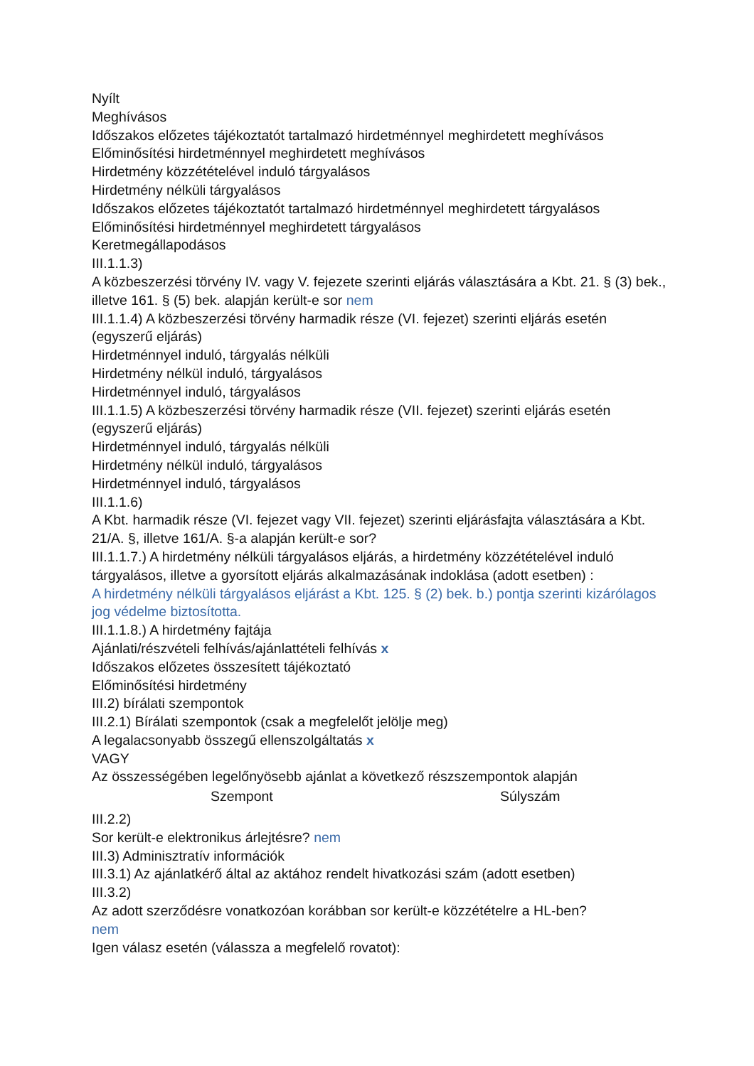Nyílt
Meghívásos
Időszakos előzetes tájékoztatót tartalmazó hirdetménnyel meghirdetett meghívásos
Előminősítési hirdetménnyel meghirdetett meghívásos
Hirdetmény közzétételével induló tárgyalásos
Hirdetmény nélküli tárgyalásos
Időszakos előzetes tájékoztatót tartalmazó hirdetménnyel meghirdetett tárgyalásos
Előminősítési hirdetménnyel meghirdetett tárgyalásos
Keretmegállapodásos
III.1.1.3)
A közbeszerzési törvény IV. vagy V. fejezete szerinti eljárás választására a Kbt. 21. § (3) bek., illetve 161. § (5) bek. alapján került-e sor nem
III.1.1.4) A közbeszerzési törvény harmadik része (VI. fejezet) szerinti eljárás esetén (egyszerű eljárás)
Hirdetménnyel induló, tárgyalás nélküli
Hirdetmény nélkül induló, tárgyalásos
Hirdetménnyel induló, tárgyalásos
III.1.1.5) A közbeszerzési törvény harmadik része (VII. fejezet) szerinti eljárás esetén (egyszerű eljárás)
Hirdetménnyel induló, tárgyalás nélküli
Hirdetmény nélkül induló, tárgyalásos
Hirdetménnyel induló, tárgyalásos
III.1.1.6)
A Kbt. harmadik része (VI. fejezet vagy VII. fejezet) szerinti eljárásfajta választására a Kbt. 21/A. §, illetve 161/A. §-a alapján került-e sor?
III.1.1.7.) A hirdetmény nélküli tárgyalásos eljárás, a hirdetmény közzétételével induló tárgyalásos, illetve a gyorsított eljárás alkalmazásának indoklása (adott esetben) :
A hirdetmény nélküli tárgyalásos eljárást a Kbt. 125. § (2) bek. b.) pontja szerinti kizárólagos jog védelme biztosította.
III.1.1.8.) A hirdetmény fajtája
Ajánlati/részvételi felhívás/ajánlattételi felhívás x
Időszakos előzetes összesített tájékoztató
Előminősítési hirdetmény
III.2) bírálati szempontok
III.2.1) Bírálati szempontok (csak a megfelelőt jelölje meg)
A legalacsonyabb összegű ellenszolgáltatás x
VAGY
Az összességében legelőnyösebb ajánlat a következő részszempontok alapján
| Szempont | Súlyszám |
| --- | --- |
III.2.2)
Sor került-e elektronikus árlejtésre? nem
III.3) Adminisztratív információk
III.3.1) Az ajánlatkérő által az aktához rendelt hivatkozási szám (adott esetben)
III.3.2)
Az adott szerződésre vonatkozóan korábban sor került-e közzétételre a HL-ben?
nem
Igen válasz esetén (válassza a megfelelő rovatot):